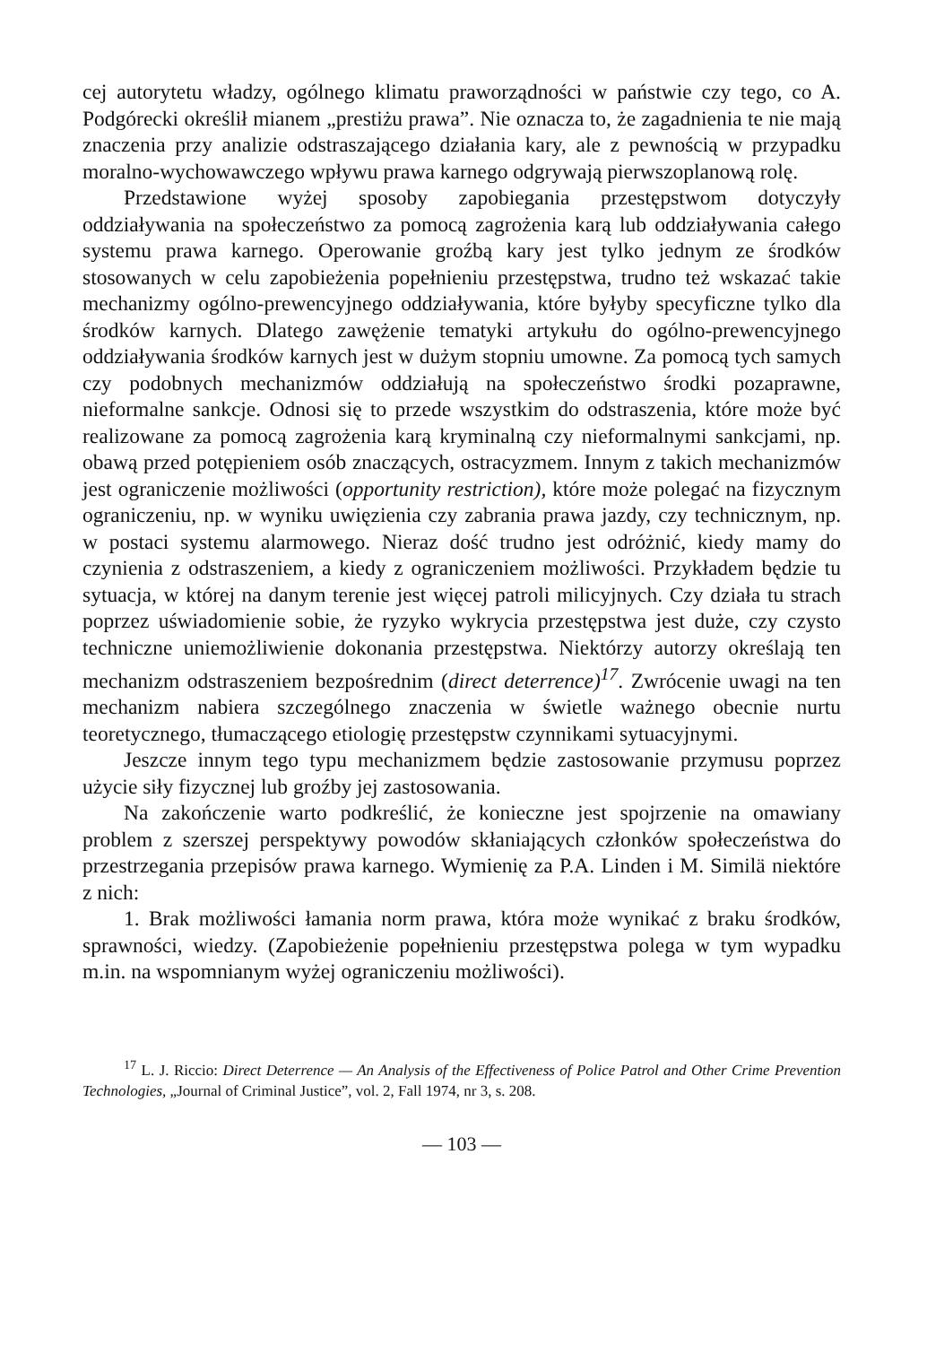cej autorytetu władzy, ogólnego klimatu praworządności w państwie czy tego, co A. Podgórecki określił mianem „prestiżu prawa”. Nie oznacza to, że zagadnienia te nie mają znaczenia przy analizie odstraszającego działania kary, ale z pewnością w przypadku moralno-wychowawczego wpływu prawa karnego odgrywają pierwszoplanową rolę.
Przedstawione wyżej sposoby zapobiegania przestępstwom dotyczyły oddziaływania na społeczeństwo za pomocą zagrożenia karą lub oddziaływania całego systemu prawa karnego. Operowanie groźbą kary jest tylko jednym ze środków stosowanych w celu zapobieżenia popełnieniu przestępstwa, trudno też wskazać takie mechanizmy ogólno-prewencyjnego oddziaływania, które byłyby specyficzne tylko dla środków karnych. Dlatego zawężenie tematyki artykułu do ogólno-prewencyjnego oddziaływania środków karnych jest w dużym stopniu umowne. Za pomocą tych samych czy podobnych mechanizmów oddziałują na społeczeństwo środki pozaprawne, nieformalne sankcje. Odnosi się to przede wszystkim do odstraszenia, które może być realizowane za pomocą zagrożenia karą kryminalną czy nieformalnymi sankcjami, np. obawą przed potępieniem osób znaczących, ostracyzmem. Innym z takich mechanizmów jest ograniczenie możliwości (opportunity restriction), które może polegać na fizycznym ograniczeniu, np. w wyniku uwięzienia czy zabrania prawa jazdy, czy technicznym, np. w postaci systemu alarmowego. Nieraz dość trudno jest odróżnić, kiedy mamy do czynienia z odstraszeniem, a kiedy z ograniczeniem możliwości. Przykładem będzie tu sytuacja, w której na danym terenie jest więcej patroli milicyjnych. Czy działa tu strach poprzez uświadomienie sobie, że ryzyko wykrycia przestępstwa jest duże, czy czysto techniczne uniemożliwienie dokonania przestępstwa. Niektórzy autorzy określają ten mechanizm odstraszeniem bezpośrednim (direct deterrence)<sup>17</sup>. Zwrócenie uwagi na ten mechanizm nabiera szczególnego znaczenia w świetle ważnego obecnie nurtu teoretycznego, tłumaczącego etiologię przestępstw czynnikami sytuacyjnymi.
Jeszcze innym tego typu mechanizmem będzie zastosowanie przymusu poprzez użycie siły fizycznej lub groźby jej zastosowania.
Na zakończenie warto podkreślić, że konieczne jest spojrzenie na omawiany problem z szerszej perspektywy powodów skłaniających członków społeczeństwa do przestrzegania przepisów prawa karnego. Wymienię za P.A. Linden i M. Similä niektóre z nich:
1. Brak możliwości łamania norm prawa, która może wynikać z braku środków, sprawności, wiedzy. (Zapobieżenie popełnieniu przestępstwa polega w tym wypadku m.in. na wspomnianym wyżej ograniczeniu możliwości).
<sup>17</sup> L. J. Riccio: Direct Deterrence — An Analysis of the Effectiveness of Police Patrol and Other Crime Prevention Technologies, „Journal of Criminal Justice”, vol. 2, Fall 1974, nr 3, s. 208.
— 103 —